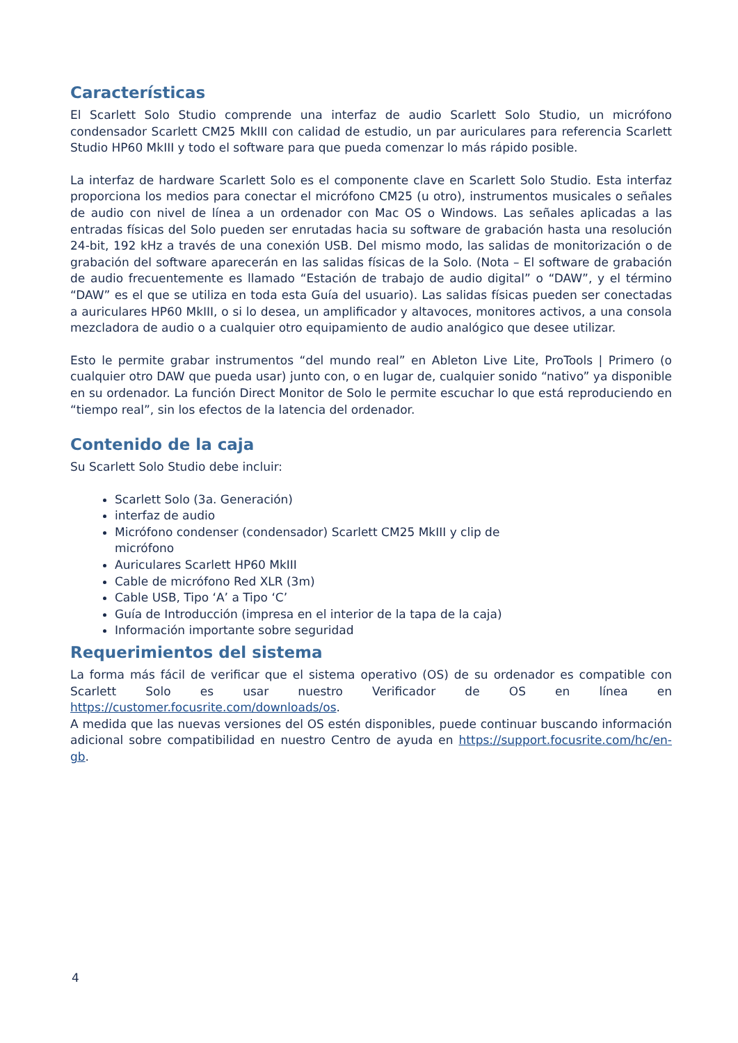Características
El Scarlett Solo Studio comprende una interfaz de audio Scarlett Solo Studio, un micrófono condensador Scarlett CM25 MkIII con calidad de estudio, un par auriculares para referencia Scarlett Studio HP60 MkIII y todo el software para que pueda comenzar lo más rápido posible.
La interfaz de hardware Scarlett Solo es el componente clave en Scarlett Solo Studio. Esta interfaz proporciona los medios para conectar el micrófono CM25 (u otro), instrumentos musicales o señales de audio con nivel de línea a un ordenador con Mac OS o Windows. Las señales aplicadas a las entradas físicas del Solo pueden ser enrutadas hacia su software de grabación hasta una resolución 24-bit, 192 kHz a través de una conexión USB. Del mismo modo, las salidas de monitorización o de grabación del software aparecerán en las salidas físicas de la Solo. (Nota – El software de grabación de audio frecuentemente es llamado “Estación de trabajo de audio digital” o “DAW”, y el término “DAW” es el que se utiliza en toda esta Guía del usuario). Las salidas físicas pueden ser conectadas a auriculares HP60 MkIII, o si lo desea, un amplificador y altavoces, monitores activos, a una consola mezcladora de audio o a cualquier otro equipamiento de audio analógico que desee utilizar.
Esto le permite grabar instrumentos “del mundo real” en Ableton Live Lite, ProTools | Primero (o cualquier otro DAW que pueda usar) junto con, o en lugar de, cualquier sonido “nativo” ya disponible en su ordenador. La función Direct Monitor de Solo le permite escuchar lo que está reproduciendo en “tiempo real”, sin los efectos de la latencia del ordenador.
Contenido de la caja
Su Scarlett Solo Studio debe incluir:
Scarlett Solo (3a. Generación)
interfaz de audio
Micrófono condenser (condensador) Scarlett CM25 MkIII y clip de micrófono
Auriculares Scarlett HP60 MkIII
Cable de micrófono Red XLR (3m)
Cable USB, Tipo ‘A’ a Tipo ‘C’
Guía de Introducción (impresa en el interior de la tapa de la caja)
Información importante sobre seguridad
Requerimientos del sistema
La forma más fácil de verificar que el sistema operativo (OS) de su ordenador es compatible con Scarlett Solo es usar nuestro Verificador de OS en línea en https://customer.focusrite.com/downloads/os.
A medida que las nuevas versiones del OS estén disponibles, puede continuar buscando información adicional sobre compatibilidad en nuestro Centro de ayuda en https://support.focusrite.com/hc/en-gb.
4